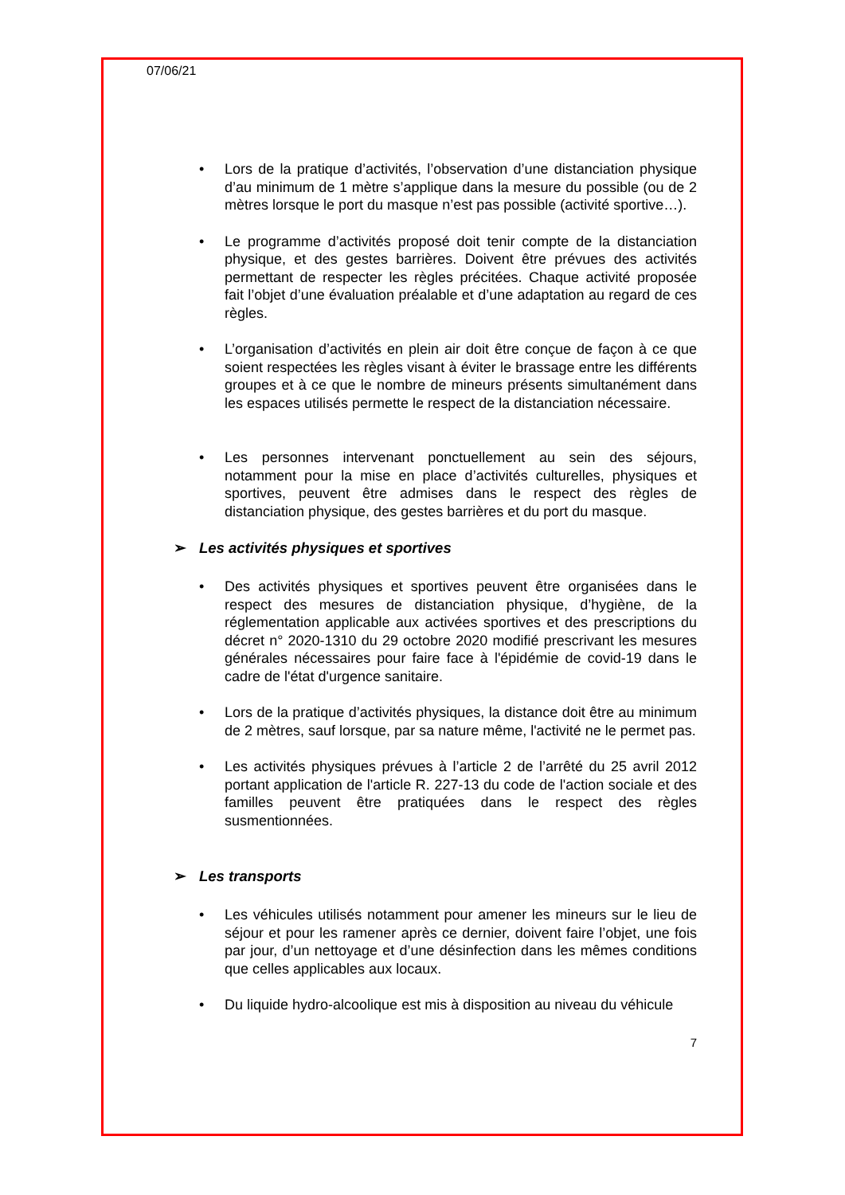07/06/21
• Lors de la pratique d’activités, l’observation d’une distanciation physique d’au minimum de 1 mètre s’applique dans la mesure du possible (ou de 2 mètres lorsque le port du masque n’est pas possible (activité sportive…).
• Le programme d’activités proposé doit tenir compte de la distanciation physique, et des gestes barrières. Doivent être prévues des activités permettant de respecter les règles précitées. Chaque activité proposée fait l’objet d’une évaluation préalable et d’une adaptation au regard de ces règles.
• L’organisation d’activités en plein air doit être conçue de façon à ce que soient respectées les règles visant à éviter le brassage entre les différents groupes et à ce que le nombre de mineurs présents simultanément dans les espaces utilisés permette le respect de la distanciation nécessaire.
• Les personnes intervenant ponctuellement au sein des séjours, notamment pour la mise en place d’activités culturelles, physiques et sportives, peuvent être admises dans le respect des règles de distanciation physique, des gestes barrières et du port du masque.
➢ Les activités physiques et sportives
• Des activités physiques et sportives peuvent être organisées dans le respect des mesures de distanciation physique, d’hygiène, de la réglementation applicable aux activées sportives et des prescriptions du décret n° 2020-1310 du 29 octobre 2020 modifié prescrivant les mesures générales nécessaires pour faire face à l'épidémie de covid-19 dans le cadre de l'état d'urgence sanitaire.
• Lors de la pratique d’activités physiques, la distance doit être au minimum de 2 mètres, sauf lorsque, par sa nature même, l'activité ne le permet pas.
• Les activités physiques prévues à l’article 2 de l’arrêté du 25 avril 2012 portant application de l'article R. 227-13 du code de l'action sociale et des familles peuvent être pratiquées dans le respect des règles susmentionnées.
➢ Les transports
• Les véhicules utilisés notamment pour amener les mineurs sur le lieu de séjour et pour les ramener après ce dernier, doivent faire l’objet, une fois par jour, d’un nettoyage et d’une désinfection dans les mêmes conditions que celles applicables aux locaux.
• Du liquide hydro-alcoolique est mis à disposition au niveau du véhicule
7